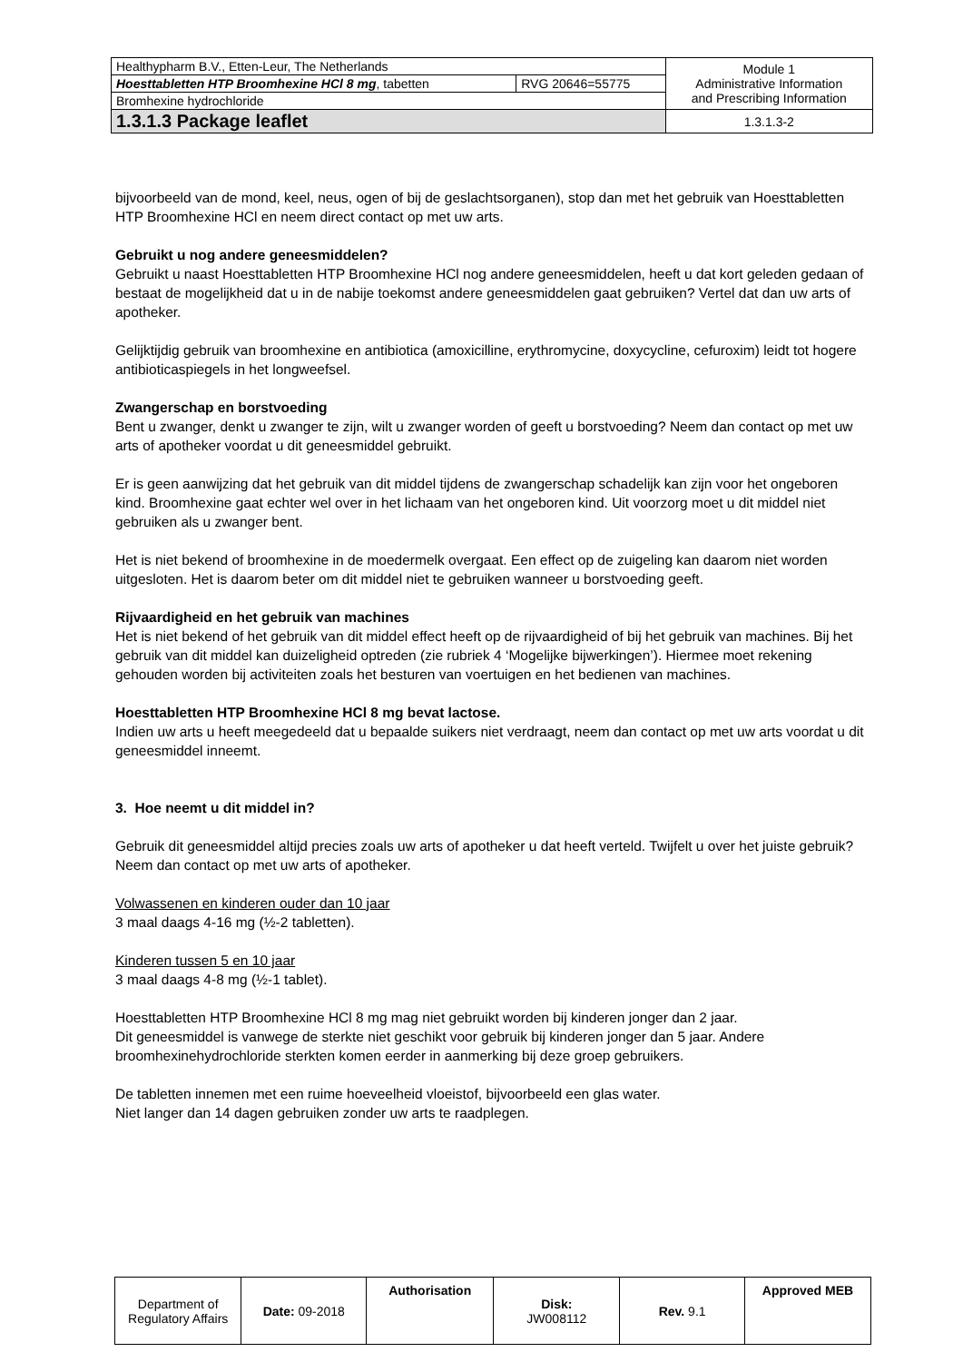| Healthypharm B.V., Etten-Leur, The Netherlands | | Module 1 Administrative Information and Prescribing Information |
| Hoesttabletten HTP Broomhexine HCl 8 mg , tabetten | RVG 20646=55775 | |
| Bromhexine hydrochloride | | |
| 1.3.1.3 Package leaflet | | 1.3.1.3-2 |
bijvoorbeeld van de mond, keel, neus, ogen of bij de geslachtsorganen), stop dan met het gebruik van Hoesttabletten HTP Broomhexine HCl en neem direct contact op met uw arts.
Gebruikt u nog andere geneesmiddelen?
Gebruikt u naast Hoesttabletten HTP Broomhexine HCl nog andere geneesmiddelen, heeft u dat kort geleden gedaan of bestaat de mogelijkheid dat u in de nabije toekomst andere geneesmiddelen gaat gebruiken? Vertel dat dan uw arts of apotheker.
Gelijktijdig gebruik van broomhexine en antibiotica (amoxicilline, erythromycine, doxycycline, cefuroxim) leidt tot hogere antibioticaspiegels in het longweefsel.
Zwangerschap en borstvoeding
Bent u zwanger, denkt u zwanger te zijn, wilt u zwanger worden of geeft u borstvoeding? Neem dan contact op met uw arts of apotheker voordat u dit geneesmiddel gebruikt.
Er is geen aanwijzing dat het gebruik van dit middel tijdens de zwangerschap schadelijk kan zijn voor het ongeboren kind. Broomhexine gaat echter wel over in het lichaam van het ongeboren kind. Uit voorzorg moet u dit middel niet gebruiken als u zwanger bent.
Het is niet bekend of broomhexine in de moedermelk overgaat. Een effect op de zuigeling kan daarom niet worden uitgesloten. Het is daarom beter om dit middel niet te gebruiken wanneer u borstvoeding geeft.
Rijvaardigheid en het gebruik van machines
Het is niet bekend of het gebruik van dit middel effect heeft op de rijvaardigheid of bij het gebruik van machines. Bij het gebruik van dit middel kan duizeligheid optreden (zie rubriek 4 ‘Mogelijke bijwerkingen’). Hiermee moet rekening gehouden worden bij activiteiten zoals het besturen van voertuigen en het bedienen van machines.
Hoesttabletten HTP Broomhexine HCl 8 mg bevat lactose.
Indien uw arts u heeft meegedeeld dat u bepaalde suikers niet verdraagt, neem dan contact op met uw arts voordat u dit geneesmiddel inneemt.
3. Hoe neemt u dit middel in?
Gebruik dit geneesmiddel altijd precies zoals uw arts of apotheker u dat heeft verteld. Twijfelt u over het juiste gebruik? Neem dan contact op met uw arts of apotheker.
Volwassenen en kinderen ouder dan 10 jaar
3 maal daags 4-16 mg (½-2 tabletten).
Kinderen tussen 5 en 10 jaar
3 maal daags 4-8 mg (½-1 tablet).
Hoesttabletten HTP Broomhexine HCl 8 mg mag niet gebruikt worden bij kinderen jonger dan 2 jaar.
Dit geneesmiddel is vanwege de sterkte niet geschikt voor gebruik bij kinderen jonger dan 5 jaar. Andere broomhexinehydrochloride sterkten komen eerder in aanmerking bij deze groep gebruikers.
De tabletten innemen met een ruime hoeveelheid vloeistof, bijvoorbeeld een glas water.
Niet langer dan 14 dagen gebruiken zonder uw arts te raadplegen.
| Department of Regulatory Affairs | Date: 09-2018 | Authorisation | Disk: JW008112 | Rev. 9.1 | Approved MEB |